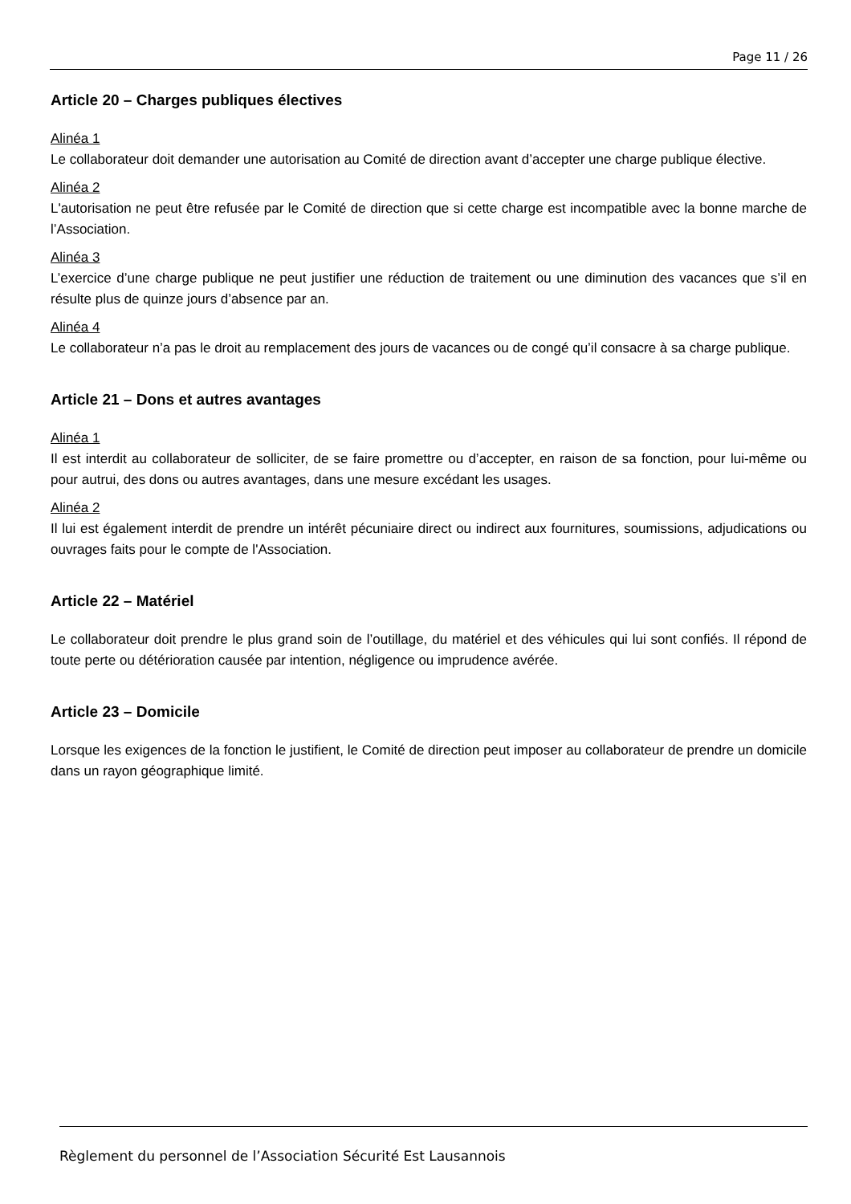Page 11 / 26
Article 20 – Charges publiques électives
Alinéa 1
Le collaborateur doit demander une autorisation au Comité de direction avant d’accepter une charge publique élective.
Alinéa 2
L'autorisation ne peut être refusée par le Comité de direction que si cette charge est incompatible avec la bonne marche de l’Association.
Alinéa 3
L’exercice d’une charge publique ne peut justifier une réduction de traitement ou une diminution des vacances que s’il en résulte plus de quinze jours d’absence par an.
Alinéa 4
Le collaborateur n’a pas le droit au remplacement des jours de vacances ou de congé qu’il consacre à sa charge publique.
Article 21 – Dons et autres avantages
Alinéa 1
Il est interdit au collaborateur de solliciter, de se faire promettre ou d’accepter, en raison de sa fonction, pour lui-même ou pour autrui, des dons ou autres avantages, dans une mesure excédant les usages.
Alinéa 2
Il lui est également interdit de prendre un intérêt pécuniaire direct ou indirect aux fournitures, soumissions, adjudications ou ouvrages faits pour le compte de l'Association.
Article 22 – Matériel
Le collaborateur doit prendre le plus grand soin de l’outillage, du matériel et des véhicules qui lui sont confiés. Il répond de toute perte ou détérioration causée par intention, négligence ou imprudence avérée.
Article 23 – Domicile
Lorsque les exigences de la fonction le justifient, le Comité de direction peut imposer au collaborateur de prendre un domicile dans un rayon géographique limité.
Règlement du personnel de l’Association Sécurité Est Lausannois